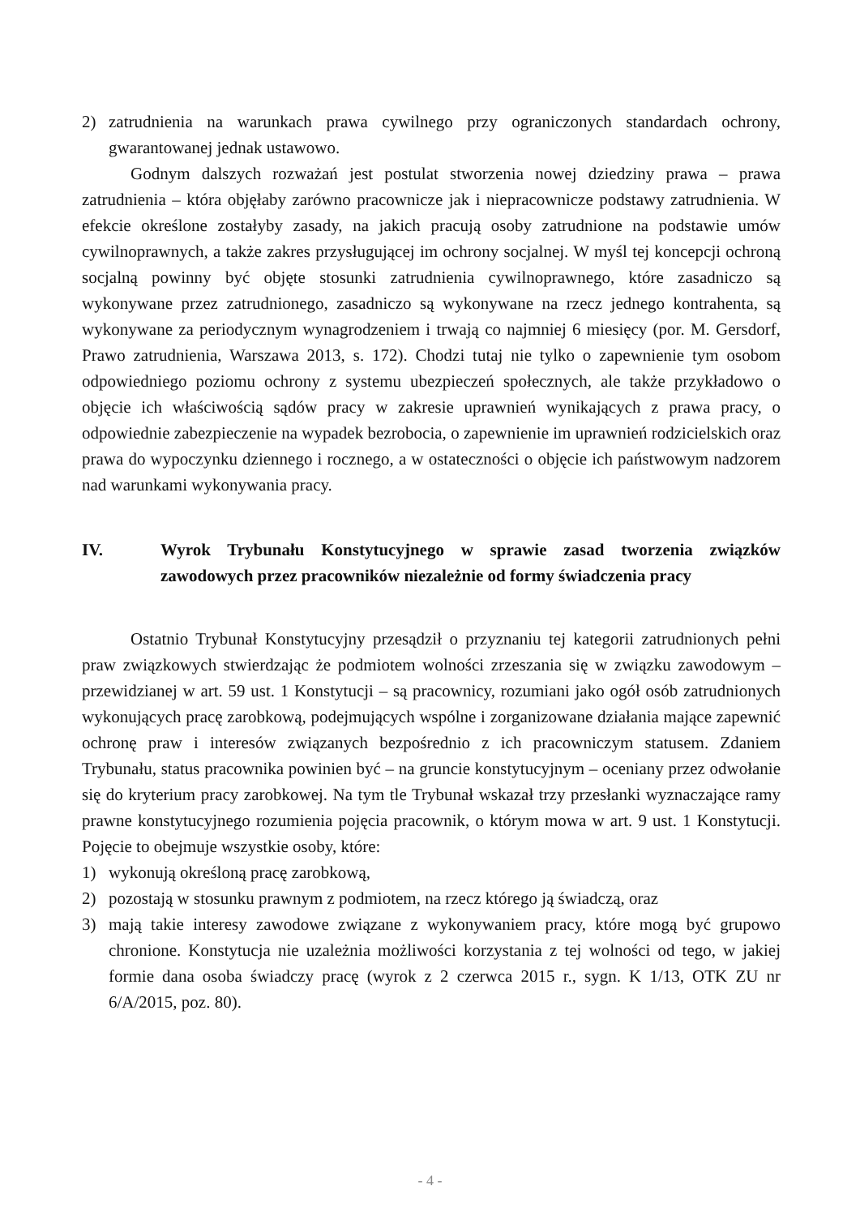2) zatrudnienia na warunkach prawa cywilnego przy ograniczonych standardach ochrony, gwarantowanej jednak ustawowo.
Godnym dalszych rozważań jest postulat stworzenia nowej dziedziny prawa – prawa zatrudnienia – która objęłaby zarówno pracownicze jak i niepracownicze podstawy zatrudnienia. W efekcie określone zostałyby zasady, na jakich pracują osoby zatrudnione na podstawie umów cywilnoprawnych, a także zakres przysługującej im ochrony socjalnej. W myśl tej koncepcji ochroną socjalną powinny być objęte stosunki zatrudnienia cywilnoprawnego, które zasadniczo są wykonywane przez zatrudnionego, zasadniczo są wykonywane na rzecz jednego kontrahenta, są wykonywane za periodycznym wynagrodzeniem i trwają co najmniej 6 miesięcy (por. M. Gersdorf, Prawo zatrudnienia, Warszawa 2013, s. 172). Chodzi tutaj nie tylko o zapewnienie tym osobom odpowiedniego poziomu ochrony z systemu ubezpieczeń społecznych, ale także przykładowo o objęcie ich właściwością sądów pracy w zakresie uprawnień wynikających z prawa pracy, o odpowiednie zabezpieczenie na wypadek bezrobocia, o zapewnienie im uprawnień rodzicielskich oraz prawa do wypoczynku dziennego i rocznego, a w ostateczności o objęcie ich państwowym nadzorem nad warunkami wykonywania pracy.
IV. Wyrok Trybunału Konstytucyjnego w sprawie zasad tworzenia związków zawodowych przez pracowników niezależnie od formy świadczenia pracy
Ostatnio Trybunał Konstytucyjny przesądził o przyznaniu tej kategorii zatrudnionych pełni praw związkowych stwierdzając że podmiotem wolności zrzeszania się w związku zawodowym – przewidzianej w art. 59 ust. 1 Konstytucji – są pracownicy, rozumiani jako ogół osób zatrudnionych wykonujących pracę zarobkową, podejmujących wspólne i zorganizowane działania mające zapewnić ochronę praw i interesów związanych bezpośrednio z ich pracowniczym statusem. Zdaniem Trybunału, status pracownika powinien być – na gruncie konstytucyjnym – oceniany przez odwołanie się do kryterium pracy zarobkowej. Na tym tle Trybunał wskazał trzy przesłanki wyznaczające ramy prawne konstytucyjnego rozumienia pojęcia pracownik, o którym mowa w art. 9 ust. 1 Konstytucji. Pojęcie to obejmuje wszystkie osoby, które:
1) wykonują określoną pracę zarobkową,
2) pozostają w stosunku prawnym z podmiotem, na rzecz którego ją świadczą, oraz
3) mają takie interesy zawodowe związane z wykonywaniem pracy, które mogą być grupowo chronione. Konstytucja nie uzależnia możliwości korzystania z tej wolności od tego, w jakiej formie dana osoba świadczy pracę (wyrok z 2 czerwca 2015 r., sygn. K 1/13, OTK ZU nr 6/A/2015, poz. 80).
- 4 -